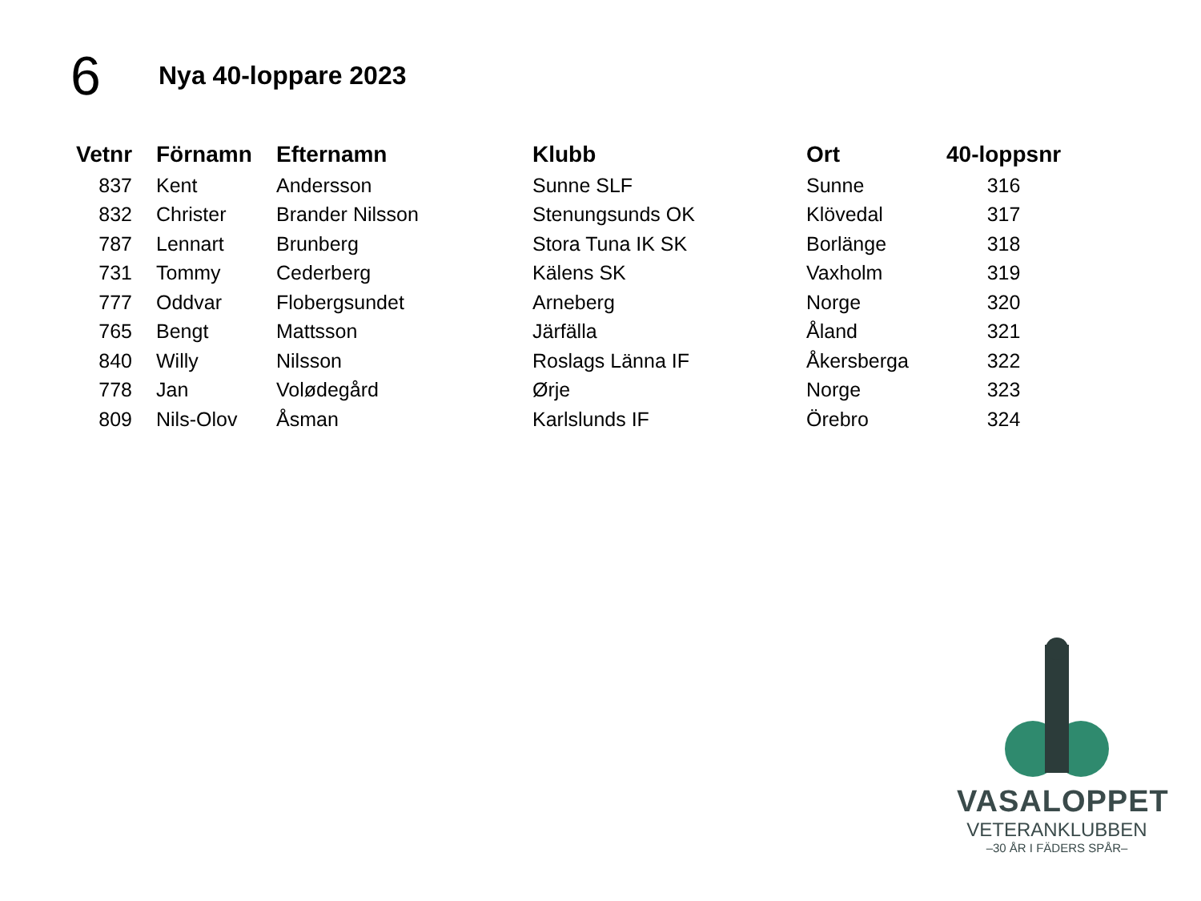6
Nya 40-loppare 2023
| Vetnr | Förnamn | Efternamn | Klubb | Ort | 40-loppsnr |
| --- | --- | --- | --- | --- | --- |
| 837 | Kent | Andersson | Sunne SLF | Sunne | 316 |
| 832 | Christer | Brander Nilsson | Stenungsunds OK | Klövedal | 317 |
| 787 | Lennart | Brunberg | Stora Tuna IK SK | Borlänge | 318 |
| 731 | Tommy | Cederberg | Kälens SK | Vaxholm | 319 |
| 777 | Oddvar | Flobergsundet | Arneberg | Norge | 320 |
| 765 | Bengt | Mattsson | Järfälla | Åland | 321 |
| 840 | Willy | Nilsson | Roslags Länna IF | Åkersberga | 322 |
| 778 | Jan | Volødegård | Ørje | Norge | 323 |
| 809 | Nils-Olov | Åsman | Karlslunds IF | Örebro | 324 |
VASALOPPET
VETERANKLUBBEN
–30 ÅR I FÄDERS SPÅR–